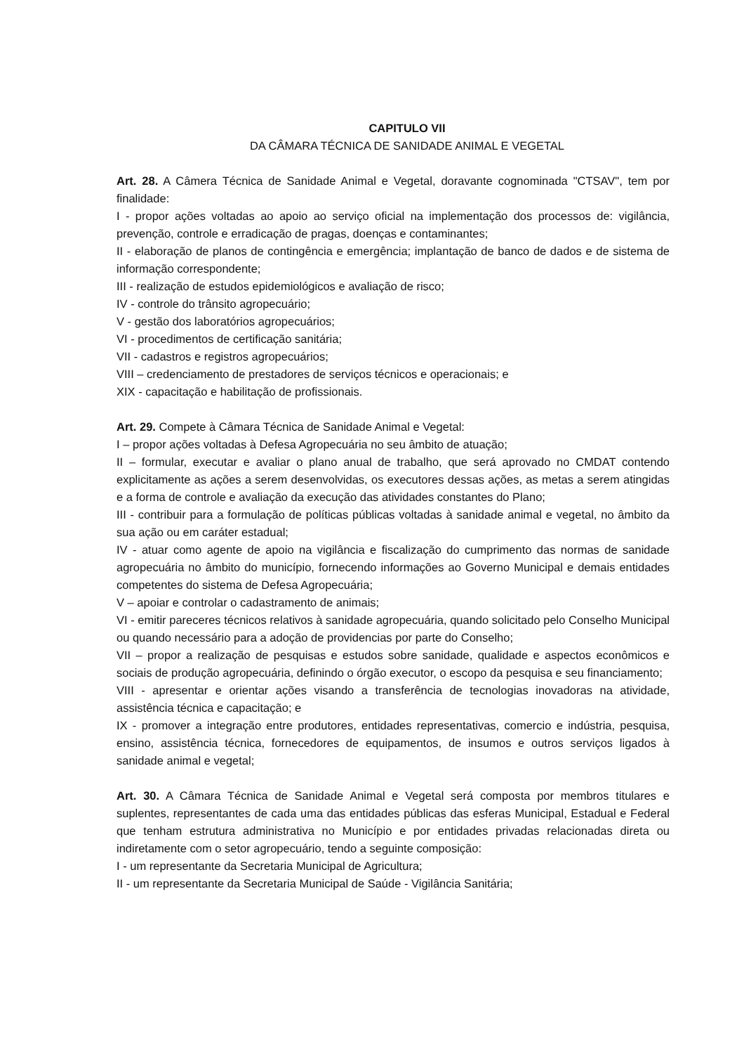CAPITULO VII
DA CÂMARA TÉCNICA DE SANIDADE ANIMAL E VEGETAL
Art. 28. A Câmera Técnica de Sanidade Animal e Vegetal, doravante cognominada "CTSAV", tem por finalidade:
I - propor ações voltadas ao apoio ao serviço oficial na implementação dos processos de: vigilância, prevenção, controle e erradicação de pragas, doenças e contaminantes;
II - elaboração de planos de contingência e emergência; implantação de banco de dados e de sistema de informação correspondente;
III - realização de estudos epidemiológicos e avaliação de risco;
IV - controle do trânsito agropecuário;
V - gestão dos laboratórios agropecuários;
VI - procedimentos de certificação sanitária;
VII - cadastros e registros agropecuários;
VIII – credenciamento de prestadores de serviços técnicos e operacionais; e
XIX - capacitação e habilitação de profissionais.
Art. 29. Compete à Câmara Técnica de Sanidade Animal e Vegetal:
I – propor ações voltadas à Defesa Agropecuária no seu âmbito de atuação;
II – formular, executar e avaliar o plano anual de trabalho, que será aprovado no CMDAT contendo explicitamente as ações a serem desenvolvidas, os executores dessas ações, as metas a serem atingidas e a forma de controle e avaliação da execução das atividades constantes do Plano;
III - contribuir para a formulação de políticas públicas voltadas à sanidade animal e vegetal, no âmbito da sua ação ou em caráter estadual;
IV - atuar como agente de apoio na vigilância e fiscalização do cumprimento das normas de sanidade agropecuária no âmbito do município, fornecendo informações ao Governo Municipal e demais entidades competentes do sistema de Defesa Agropecuária;
V – apoiar e controlar o cadastramento de animais;
VI - emitir pareceres técnicos relativos à sanidade agropecuária, quando solicitado pelo Conselho Municipal ou quando necessário para a adoção de providencias por parte do Conselho;
VII – propor a realização de pesquisas e estudos sobre sanidade, qualidade e aspectos econômicos e sociais de produção agropecuária, definindo o órgão executor, o escopo da pesquisa e seu financiamento;
VIII - apresentar e orientar ações visando a transferência de tecnologias inovadoras na atividade, assistência técnica e capacitação; e
IX - promover a integração entre produtores, entidades representativas, comercio e indústria, pesquisa, ensino, assistência técnica, fornecedores de equipamentos, de insumos e outros serviços ligados à sanidade animal e vegetal;
Art. 30. A Câmara Técnica de Sanidade Animal e Vegetal será composta por membros titulares e suplentes, representantes de cada uma das entidades públicas das esferas Municipal, Estadual e Federal que tenham estrutura administrativa no Município e por entidades privadas relacionadas direta ou indiretamente com o setor agropecuário, tendo a seguinte composição:
I - um representante da Secretaria Municipal de Agricultura;
II - um representante da Secretaria Municipal de Saúde - Vigilância Sanitária;